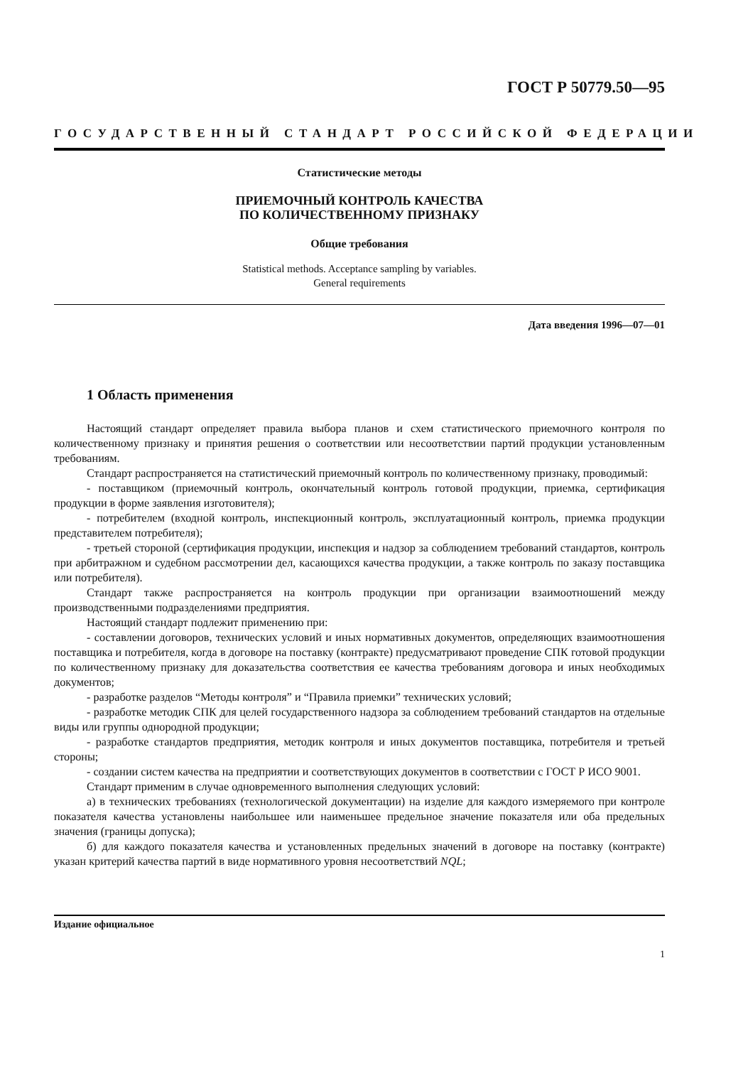ГОСТ Р 50779.50—95
ГОСУДАРСТВЕННЫЙ СТАНДАРТ РОССИЙСКОЙ ФЕДЕРАЦИИ
Статистические методы
ПРИЕМОЧНЫЙ КОНТРОЛЬ КАЧЕСТВА
ПО КОЛИЧЕСТВЕННОМУ ПРИЗНАКУ
Общие требования
Statistical methods. Acceptance sampling by variables.
General requirements
Дата введения 1996—07—01
1 Область применения
Настоящий стандарт определяет правила выбора планов и схем статистического приемочного контроля по количественному признаку и принятия решения о соответствии или несоответствии партий продукции установленным требованиям.
Стандарт распространяется на статистический приемочный контроль по количественному признаку, проводимый:
- поставщиком (приемочный контроль, окончательный контроль готовой продукции, приемка, сертификация продукции в форме заявления изготовителя);
- потребителем (входной контроль, инспекционный контроль, эксплуатационный контроль, приемка продукции представителем потребителя);
- третьей стороной (сертификация продукции, инспекция и надзор за соблюдением требований стандартов, контроль при арбитражном и судебном рассмотрении дел, касающихся качества продукции, а также контроль по заказу поставщика или потребителя).
Стандарт также распространяется на контроль продукции при организации взаимоотношений между производственными подразделениями предприятия.
Настоящий стандарт подлежит применению при:
- составлении договоров, технических условий и иных нормативных документов, определяющих взаимоотношения поставщика и потребителя, когда в договоре на поставку (контракте) предусматривают проведение СПК готовой продукции по количественному признаку для доказательства соответствия ее качества требованиям договора и иных необходимых документов;
- разработке разделов “Методы контроля” и “Правила приемки” технических условий;
- разработке методик СПК для целей государственного надзора за соблюдением требований стандартов на отдельные виды или группы однородной продукции;
- разработке стандартов предприятия, методик контроля и иных документов поставщика, потребителя и третьей стороны;
- создании систем качества на предприятии и соответствующих документов в соответствии с ГОСТ Р ИСО 9001.
Стандарт применим в случае одновременного выполнения следующих условий:
а) в технических требованиях (технологической документации) на изделие для каждого измеряемого при контроле показателя качества установлены наибольшее или наименьшее предельное значение показателя или оба предельных значения (границы допуска);
б) для каждого показателя качества и установленных предельных значений в договоре на поставку (контракте) указан критерий качества партий в виде нормативного уровня несоответствий NQL;
Издание официальное
1